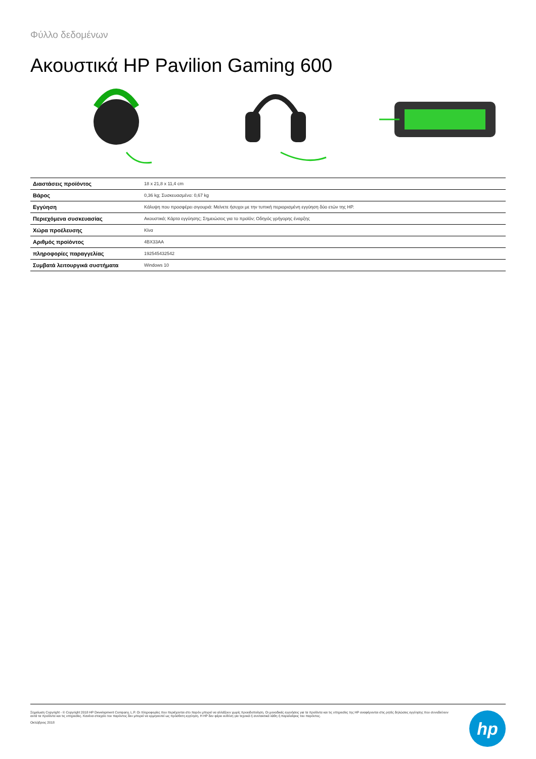Φύλλο δεδομένων
Ακουστικά HP Pavilion Gaming 600
| Διαστάσεις προϊόντος | 18 x 21,8 x 11,4 cm |
| Βάρος | 0,36 kg; Συσκευασμένο: 0,67 kg |
| Εγγύηση | Κάλυψη που προσφέρει σιγουριά: Μείνετε ήσυχοι με την τυπική περιορισμένη εγγύηση δύο ετών της HP. |
| Περιεχόμενα συσκευασίας | Ακουστικά; Κάρτα εγγύησης; Σημειώσεις για το προϊόν; Οδηγός γρήγορης έναρξης |
| Χώρα προέλευσης | Κίνα |
| Αριθμός προϊόντος | 4BX33AA |
| πληροφορίες παραγγελίας | 192545432542 |
| Συμβατά λειτουργικά συστήματα | Windows 10 |
Σημείωση Copyright - © Copyright 2018 HP Development Company, L.P. Οι πληροφορίες που περιέχονται στο παρόν μπορεί να αλλάξουν χωρίς προειδοποίηση. Οι μοναδικές εγγυήσεις για τα προϊόντα και τις υπηρεσίες της HP αναφέρονται στις ρητές δηλώσεις εγγύησης που συνοδεύουν αυτά τα προϊόντα και τις υπηρεσίες. Κανένα στοιχείο του παρόντος δεν μπορεί να ερμηνευτεί ως πρόσθετη εγγύηση. Η HP δεν φέρει ευθύνη για τεχνικά ή συντακτικά λάθη ή παραλείψεις του παρόντος.
Οκτώβριος 2018
hp